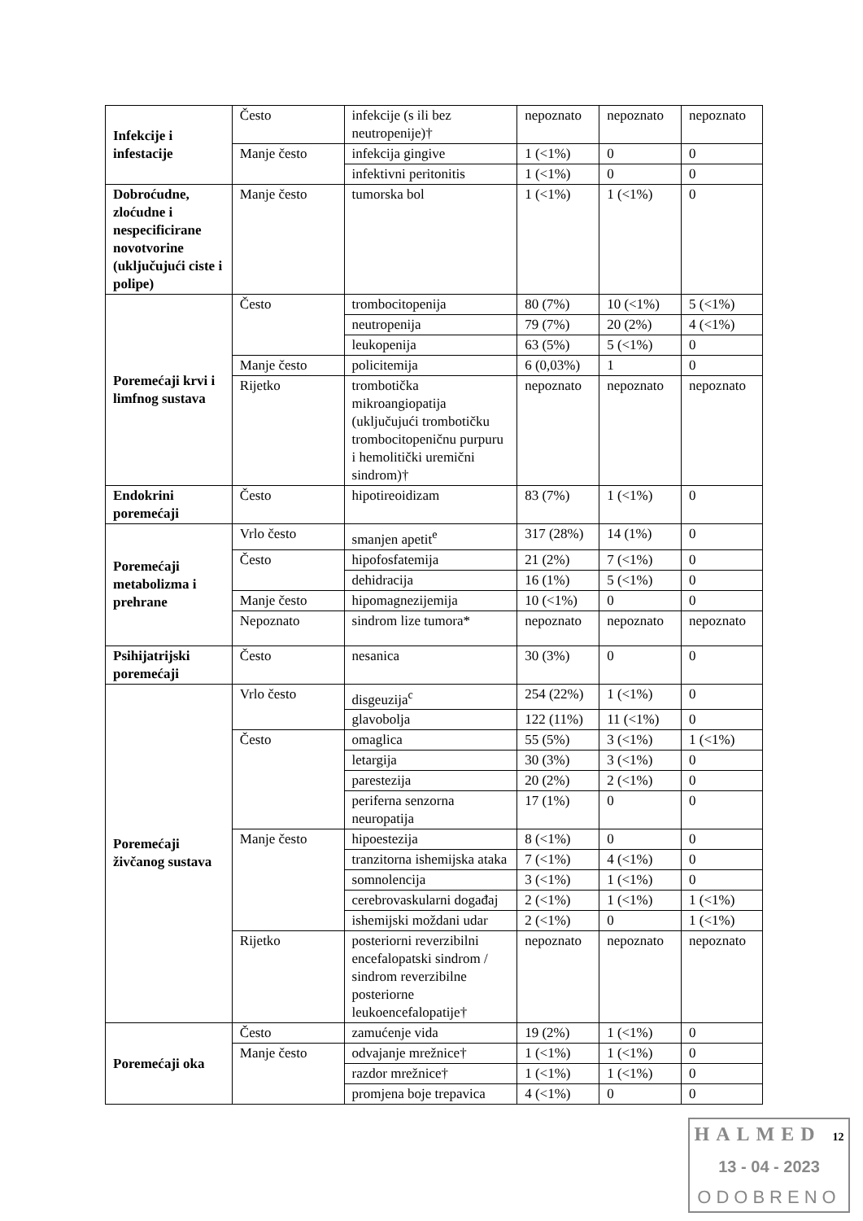| Infekcije i infestacije | Često | infekcije (s ili bez neutropenije)† | nepoznato | nepoznato | nepoznato |
| | Manje često | infekcija gingive | 1 (<1%) | 0 | 0 |
| | | infektivni peritonitis | 1 (<1%) | 0 | 0 |
| Dobroćudne, zloćudne i nespecificirane novotvorine (uključujući ciste i polipe) | Manje često | tumorska bol | 1 (<1%) | 1 (<1%) | 0 |
| Poremećaji krvi i limfnog sustava | Često | trombocitopenija | 80 (7%) | 10 (<1%) | 5 (<1%) |
| | | neutropenija | 79 (7%) | 20 (2%) | 4 (<1%) |
| | | leukopenija | 63 (5%) | 5 (<1%) | 0 |
| | Manje često | policitemija | 6 (0,03%) | 1 | 0 |
| | Rijetko | trombotička mikroangiopatija (uključujući trombotičku trombocitopeničnu purpuru i hemolitički uremični sindrom)† | nepoznato | nepoznato | nepoznato |
| Endokrini poremećaji | Često | hipotireoidizam | 83 (7%) | 1 (<1%) | 0 |
| Poremećaji metabolizma i prehrane | Vrlo često | smanjen apetit<sup>e</sup> | 317 (28%) | 14 (1%) | 0 |
| | Često | hipofosfatemija | 21 (2%) | 7 (<1%) | 0 |
| | | dehidracija | 16 (1%) | 5 (<1%) | 0 |
| | Manje često | hipomagnezijemija | 10 (<1%) | 0 | 0 |
| | Nepoznato | sindrom lize tumora* | nepoznato | nepoznato | nepoznato |
| Psihijatrijski poremećaji | Često | nesanica | 30 (3%) | 0 | 0 |
| Poremećaji živčanog sustava | Vrlo često | disgeuzija<sup>c</sup> | 254 (22%) | 1 (<1%) | 0 |
| | | glavobolja | 122 (11%) | 11 (<1%) | 0 |
| | Često | omaglica | 55 (5%) | 3 (<1%) | 1 (<1%) |
| | | letargija | 30 (3%) | 3 (<1%) | 0 |
| | | parestezija | 20 (2%) | 2 (<1%) | 0 |
| | | periferna senzorna neuropatija | 17 (1%) | 0 | 0 |
| | Manje često | hipoestezija | 8 (<1%) | 0 | 0 |
| | | tranzitorna ishemijska ataka | 7 (<1%) | 4 (<1%) | 0 |
| | | somnolencija | 3 (<1%) | 1 (<1%) | 0 |
| | | cerebrovaskularni događaj | 2 (<1%) | 1 (<1%) | 1 (<1%) |
| | | ishemijski moždani udar | 2 (<1%) | 0 | 1 (<1%) |
| | Rijetko | posteriorni reverzibilni encefalopatski sindrom / sindrom reverzibilne posteriorne leukoencefalopatije† | nepoznato | nepoznato | nepoznato |
| Poremećaji oka | Često | zamućenje vida | 19 (2%) | 1 (<1%) | 0 |
| | Manje često | odvajanje mrežnice† | 1 (<1%) | 1 (<1%) | 0 |
| | | razdor mrežnice† | 1 (<1%) | 1 (<1%) | 0 |
| | | promjena boje trepavica | 4 (<1%) | 0 | 0 |
HALMED 12
13 - 04 - 2023
ODOBRENO